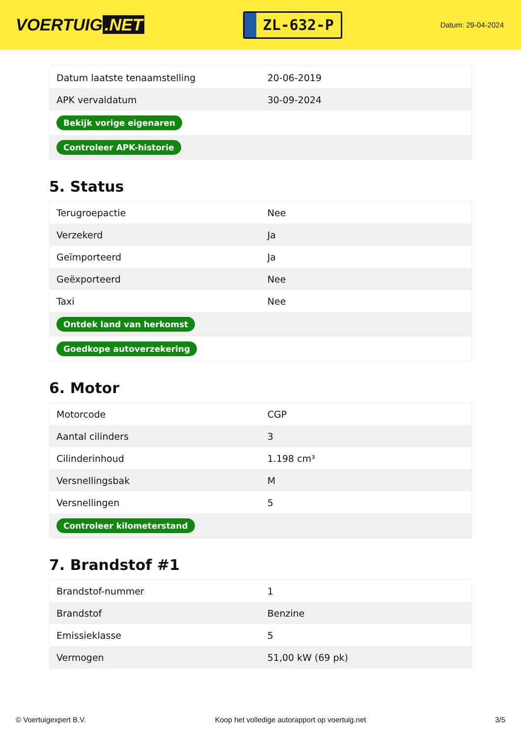VOERTUIG.NET
ZL-632-P
Datum: 29-04-2024
| Datum laatste tenaamstelling | 20-06-2019 |
| APK vervaldatum | 30-09-2024 |
| Bekijk vorige eigenaren | |
| Controleer APK-historie | |
5. Status
| Terugroepactie | Nee |
| Verzekerd | Ja |
| Geïmporteerd | Ja |
| Geëxporteerd | Nee |
| Taxi | Nee |
| Ontdek land van herkomst | |
| Goedkope autoverzekering | |
6. Motor
| Motorcode | CGP |
| Aantal cilinders | 3 |
| Cilinderinhoud | 1.198 cm³ |
| Versnellingsbak | M |
| Versnellingen | 5 |
| Controleer kilometerstand | |
7. Brandstof #1
| Brandstof-nummer | 1 |
| Brandstof | Benzine |
| Emissieklasse | 5 |
| Vermogen | 51,00 kW (69 pk) |
© Voertuigexpert B.V. Koop het volledige autorapport op voertuig.net 3/5